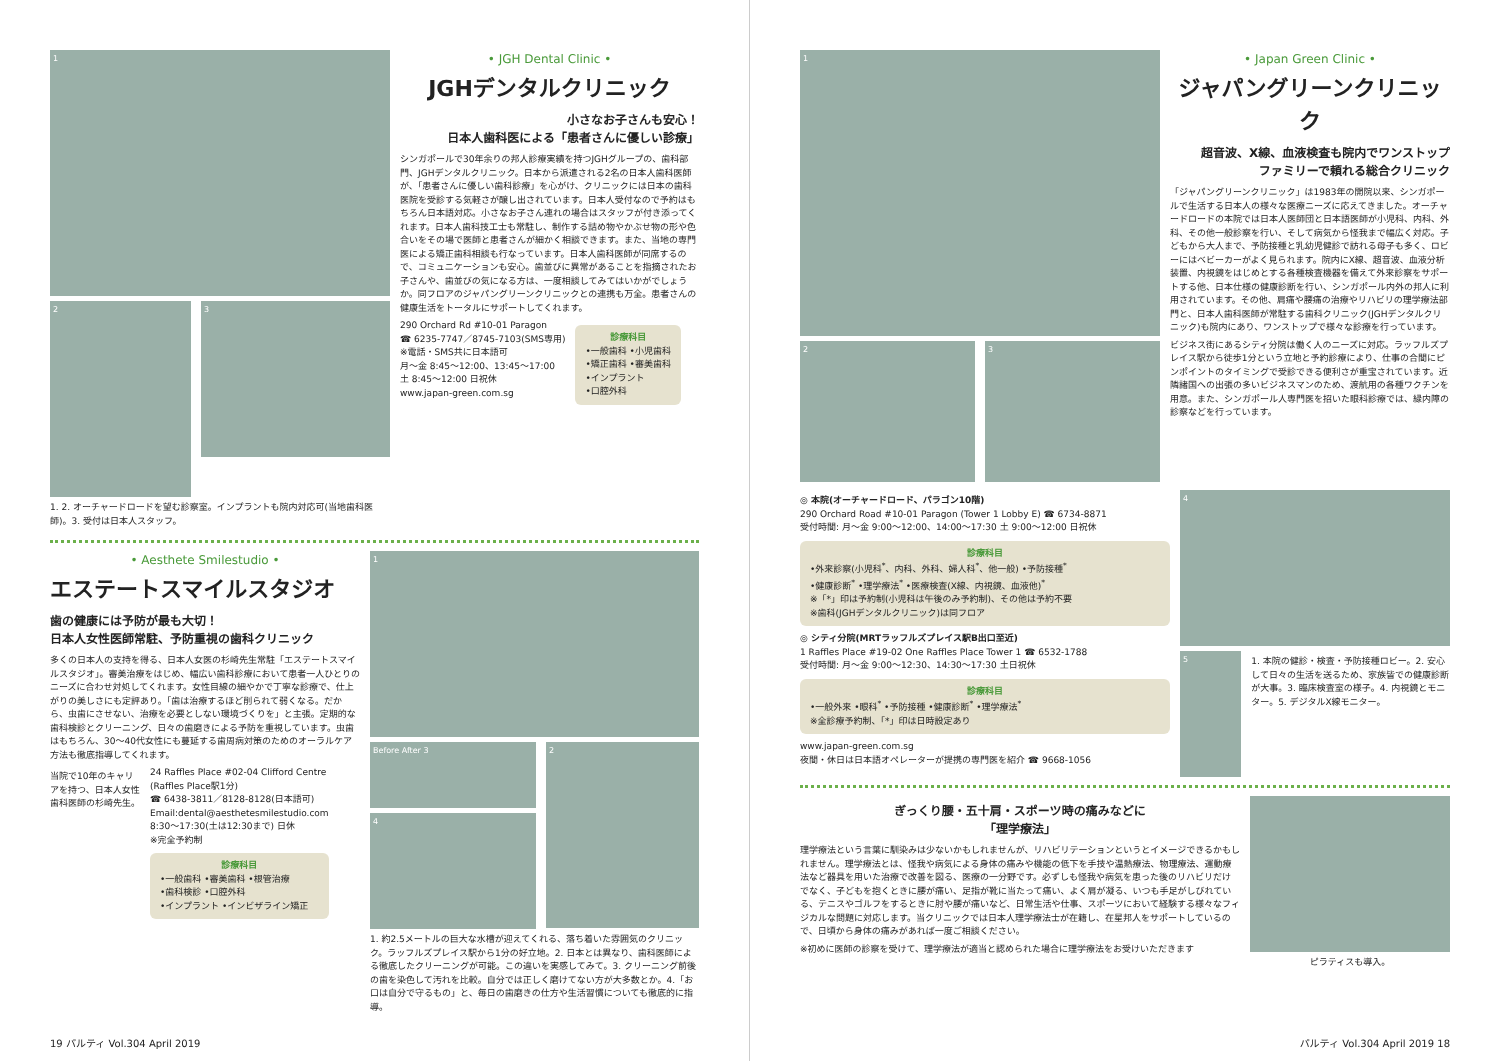1
2
3
1. 2. オーチャードロードを望む診察室。インプラントも院内対応可(当地歯科医師)。3. 受付は日本人スタッフ。
• JGH Dental Clinic •
JGHデンタルクリニック
小さなお子さんも安心！
日本人歯科医による「患者さんに優しい診療」
シンガポールで30年余りの邦人診療実績を持つJGHグループの、歯科部門、JGHデンタルクリニック。日本から派遣される2名の日本人歯科医師が、「患者さんに優しい歯科診療」を心がけ、クリニックには日本の歯科医院を受診する気軽さが醸し出されています。日本人受付なので予約はもちろん日本語対応。小さなお子さん連れの場合はスタッフが付き添ってくれます。日本人歯科技工士も常駐し、制作する詰め物やかぶせ物の形や色合いをその場で医師と患者さんが細かく相談できます。また、当地の専門医による矯正歯科相談も行なっています。日本人歯科医師が同席するので、コミュニケーションも安心。歯並びに異常があることを指摘されたお子さんや、歯並びの気になる方は、一度相談してみてはいかがでしょうか。同フロアのジャパングリーンクリニックとの連携も万全。患者さんの健康生活をトータルにサポートしてくれます。
290 Orchard Rd #10-01 Paragon
☎ 6235-7747／8745-7103(SMS専用)
※電話・SMS共に日本語可
月～金 8:45～12:00、13:45～17:00
土 8:45～12:00 日祝休
www.japan-green.com.sg
診療科目
•一般歯科 •小児歯科
•矯正歯科 •審美歯科
•インプラント
•口腔外科
• Aesthete Smilestudio •
エステートスマイルスタジオ
歯の健康には予防が最も大切！
日本人女性医師常駐、予防重視の歯科クリニック
多くの日本人の支持を得る、日本人女医の杉崎先生常駐「エステートスマイルスタジオ」。審美治療をはじめ、幅広い歯科診療において患者一人ひとりのニーズに合わせ対処してくれます。女性目線の細やかで丁寧な診療で、仕上がりの美しさにも定評あり。「歯は治療するほど削られて弱くなる。だから、虫歯にさせない、治療を必要としない環境づくりを」と主張。定期的な歯科検診とクリーニング、日々の歯磨きによる予防を重視しています。虫歯はもちろん、30～40代女性にも蔓延する歯周病対策のためのオーラルケア方法も徹底指導してくれます。
当院で10年のキャリアを持つ、日本人女性歯科医師の杉崎先生。
24 Raffles Place #02-04 Clifford Centre
(Raffles Place駅1分)
☎ 6438-3811／8128-8128(日本語可)
Email:dental@aesthetesmilestudio.com
8:30～17:30(土は12:30まで) 日休
※完全予約制
診療科目
•一般歯科 •審美歯科 •根管治療
•歯科検診 •口腔外科
•インプラント •インビザライン矯正
1
Before After 3
4
2
1. 約2.5メートルの巨大な水槽が迎えてくれる、落ち着いた雰囲気のクリニック。ラッフルズプレイス駅から1分の好立地。2. 日本とは異なり、歯科医師による徹底したクリーニングが可能。この違いを実感してみて。3. クリーニング前後の歯を染色して汚れを比較。自分では正しく磨けてない方が大多数とか。4.「お口は自分で守るもの」と、毎日の歯磨きの仕方や生活習慣についても徹底的に指導。
19 パルティ Vol.304 April 2019
1
2 3
• Japan Green Clinic •
ジャパングリーンクリニック
超音波、X線、血液検査も院内でワンストップ
ファミリーで頼れる総合クリニック
「ジャパングリーンクリニック」は1983年の開院以来、シンガポールで生活する日本人の様々な医療ニーズに応えてきました。オーチャードロードの本院では日本人医師団と日本語医師が小児科、内科、外科、その他一般診察を行い、そして病気から怪我まで幅広く対応。子どもから大人まで、予防接種と乳幼児健診で訪れる母子も多く、ロビーにはベビーカーがよく見られます。院内にX線、超音波、血液分析装置、内視鏡をはじめとする各種検査機器を備えて外来診察をサポートする他、日本仕様の健康診断を行い、シンガポール内外の邦人に利用されています。その他、肩痛や腰痛の治療やリハビリの理学療法部門と、日本人歯科医師が常駐する歯科クリニック(JGHデンタルクリニック)も院内にあり、ワンストップで様々な診療を行っています。
ビジネス街にあるシティ分院は働く人のニーズに対応。ラッフルズプレイス駅から徒歩1分という立地と予約診療により、仕事の合間にピンポイントのタイミングで受診できる便利さが重宝されています。近隣諸国への出張の多いビジネスマンのため、渡航用の各種ワクチンを用意。また、シンガポール人専門医を招いた眼科診療では、緑内障の診察などを行っています。
◎ 本院(オーチャードロード、パラゴン10階)
290 Orchard Road #10-01 Paragon (Tower 1 Lobby E) ☎ 6734-8871
受付時間: 月～金 9:00～12:00、14:00～17:30 土 9:00～12:00 日祝休
診療科目
•外来診察(小児科<sup>*</sup>、内科、外科、婦人科<sup>*</sup>、他一般) •予防接種<sup>*</sup>
•健康診断<sup>*</sup> •理学療法<sup>*</sup> •医療検査(X線、内視鏡、血液他)<sup>*</sup>
※「*」印は予約制(小児科は午後のみ予約制)、その他は予約不要
※歯科(JGHデンタルクリニック)は同フロア
◎ シティ分院(MRTラッフルズプレイス駅B出口至近)
1 Raffles Place #19-02 One Raffles Place Tower 1 ☎ 6532-1788
受付時間: 月～金 9:00～12:30、14:30～17:30 土日祝休
診療科目
•一般外来 •眼科<sup>*</sup> •予防接種 •健康診断<sup>*</sup> •理学療法<sup>*</sup>
※全診療予約制、「*」印は日時設定あり
www.japan-green.com.sg
夜間・休日は日本語オペレーターが提携の専門医を紹介 ☎ 9668-1056
4
5
1. 本院の健診・検査・予防接種ロビー。2. 安心して日々の生活を送るため、家族皆での健康診断が大事。3. 臨床検査室の様子。4. 内視鏡とモニター。5. デジタルX線モニター。
ぎっくり腰・五十肩・スポーツ時の痛みなどに
「理学療法」
理学療法という言葉に馴染みは少ないかもしれませんが、リハビリテーションというとイメージできるかもしれません。理学療法とは、怪我や病気による身体の痛みや機能の低下を手技や温熱療法、物理療法、運動療法など器具を用いた治療で改善を図る、医療の一分野です。必ずしも怪我や病気を患った後のリハビリだけでなく、子どもを抱くときに腰が痛い、足指が靴に当たって痛い、よく肩が凝る、いつも手足がしびれている、テニスやゴルフをするときに肘や腰が痛いなど、日常生活や仕事、スポーツにおいて経験する様々なフィジカルな問題に対応します。当クリニックでは日本人理学療法士が在籍し、在星邦人をサポートしているので、日頃から身体の痛みがあれば一度ご相談ください。
※初めに医師の診察を受けて、理学療法が適当と認められた場合に理学療法をお受けいただきます
ピラティスも導入。
パルティ Vol.304 April 2019 18